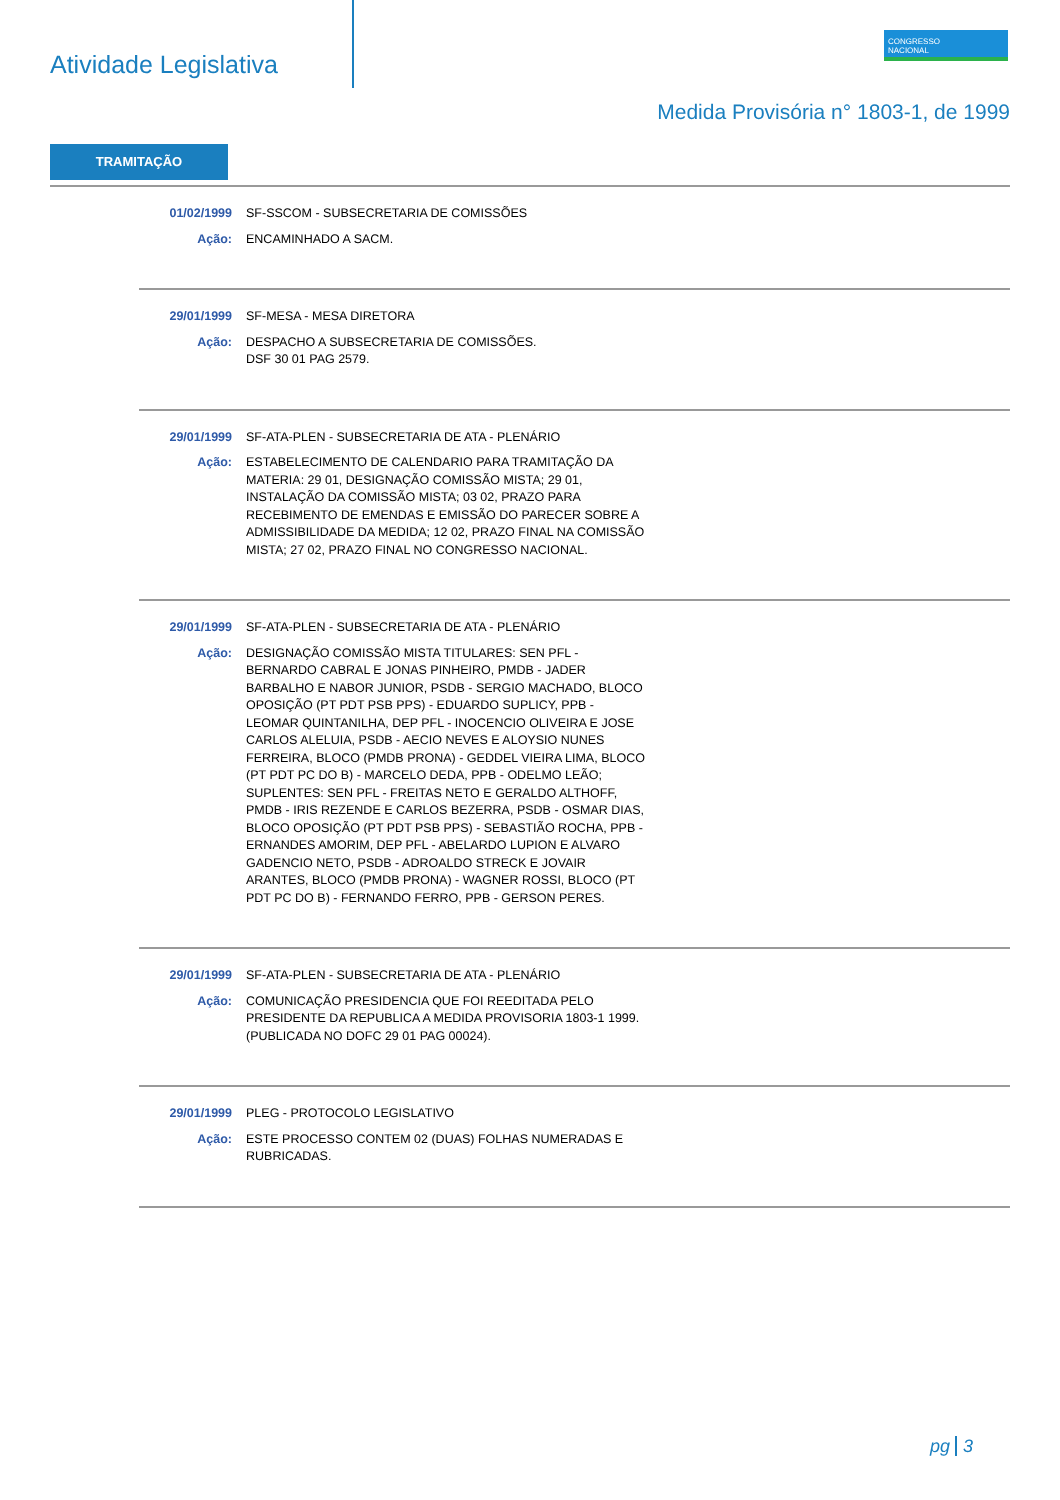Atividade Legislativa
CONGRESSO
NACIONAL
Medida Provisória n° 1803-1, de 1999
TRAMITAÇÃO
01/02/1999 SF-SSCOM - SUBSECRETARIA DE COMISSÕES
Ação: ENCAMINHADO A SACM.
29/01/1999 SF-MESA - MESA DIRETORA
Ação: DESPACHO A SUBSECRETARIA DE COMISSÕES.
DSF 30 01 PAG 2579.
29/01/1999 SF-ATA-PLEN - SUBSECRETARIA DE ATA - PLENÁRIO
Ação: ESTABELECIMENTO DE CALENDARIO PARA TRAMITAÇÃO DA MATERIA: 29 01, DESIGNAÇÃO COMISSÃO MISTA; 29 01, INSTALAÇÃO DA COMISSÃO MISTA; 03 02, PRAZO PARA RECEBIMENTO DE EMENDAS E EMISSÃO DO PARECER SOBRE A ADMISSIBILIDADE DA MEDIDA; 12 02, PRAZO FINAL NA COMISSÃO MISTA; 27 02, PRAZO FINAL NO CONGRESSO NACIONAL.
29/01/1999 SF-ATA-PLEN - SUBSECRETARIA DE ATA - PLENÁRIO
Ação: DESIGNAÇÃO COMISSÃO MISTA TITULARES: SEN PFL - BERNARDO CABRAL E JONAS PINHEIRO, PMDB - JADER BARBALHO E NABOR JUNIOR, PSDB - SERGIO MACHADO, BLOCO OPOSIÇÃO (PT PDT PSB PPS) - EDUARDO SUPLICY, PPB - LEOMAR QUINTANILHA, DEP PFL - INOCENCIO OLIVEIRA E JOSE CARLOS ALELUIA, PSDB - AECIO NEVES E ALOYSIO NUNES FERREIRA, BLOCO (PMDB PRONA) - GEDDEL VIEIRA LIMA, BLOCO (PT PDT PC DO B) - MARCELO DEDA, PPB - ODELMO LEÃO; SUPLENTES: SEN PFL - FREITAS NETO E GERALDO ALTHOFF, PMDB - IRIS REZENDE E CARLOS BEZERRA, PSDB - OSMAR DIAS, BLOCO OPOSIÇÃO (PT PDT PSB PPS) - SEBASTIÃO ROCHA, PPB - ERNANDES AMORIM, DEP PFL - ABELARDO LUPION E ALVARO GADENCIO NETO, PSDB - ADROALDO STRECK E JOVAIR ARANTES, BLOCO (PMDB PRONA) - WAGNER ROSSI, BLOCO (PT PDT PC DO B) - FERNANDO FERRO, PPB - GERSON PERES.
29/01/1999 SF-ATA-PLEN - SUBSECRETARIA DE ATA - PLENÁRIO
Ação: COMUNICAÇÃO PRESIDENCIA QUE FOI REEDITADA PELO PRESIDENTE DA REPUBLICA A MEDIDA PROVISORIA 1803-1 1999. (PUBLICADA NO DOFC 29 01 PAG 00024).
29/01/1999 PLEG - PROTOCOLO LEGISLATIVO
Ação: ESTE PROCESSO CONTEM 02 (DUAS) FOLHAS NUMERADAS E RUBRICADAS.
pg 3